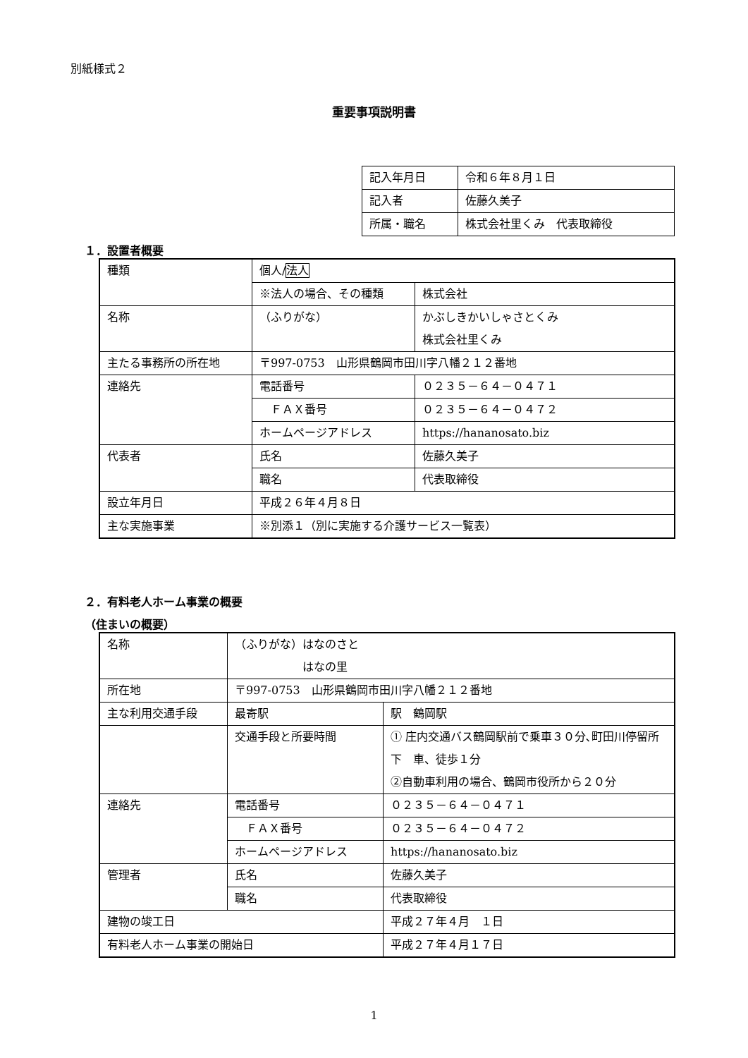別紙様式２
重要事項説明書
| 記入年月日 | 令和６年８月１日 |
| 記入者 | 佐藤久美子 |
| 所属・職名 | 株式会社里くみ 代表取締役 |
１．設置者概要
| 種類 | 個人/ 法人 | |
| | ※法人の場合、その種類 | 株式会社 |
| 名称 | （ふりがな） | かぶしきかいしゃさとくみ 株式会社里くみ |
| 主たる事務所の所在地 | 〒997-0753 山形県鶴岡市田川字八幡２１２番地 | |
| 連絡先 | 電話番号 | ０２３５－６４－０４７１ |
| | ＦＡＸ番号 | ０２３５－６４－０４７２ |
| | ホームページアドレス | https://hananosato.biz |
| 代表者 | 氏名 | 佐藤久美子 |
| | 職名 | 代表取締役 |
| 設立年月日 | 平成２６年４月８日 | |
| 主な実施事業 | ※別添１（別に実施する介護サービス一覧表） | |
２．有料老人ホーム事業の概要
（住まいの概要）
| 名称 | （ふりがな）はなのさと はなの里 | |
| 所在地 | 〒997-0753 山形県鶴岡市田川字八幡２１２番地 | |
| 主な利用交通手段 | 最寄駅 | 駅 鶴岡駅 |
| | 交通手段と所要時間 | ① 庄内交通バス鶴岡駅前で乗車３０分､町田川停留所下 車、徒歩１分 ②自動車利用の場合、鶴岡市役所から２０分 |
| 連絡先 | 電話番号 | ０２３５－６４－０４７１ |
| | ＦＡＸ番号 | ０２３５－６４－０４７２ |
| | ホームページアドレス | https://hananosato.biz |
| 管理者 | 氏名 | 佐藤久美子 |
| | 職名 | 代表取締役 |
| 建物の竣工日 | | 平成２７年４月 １日 |
| 有料老人ホーム事業の開始日 | | 平成２７年４月１７日 |
1